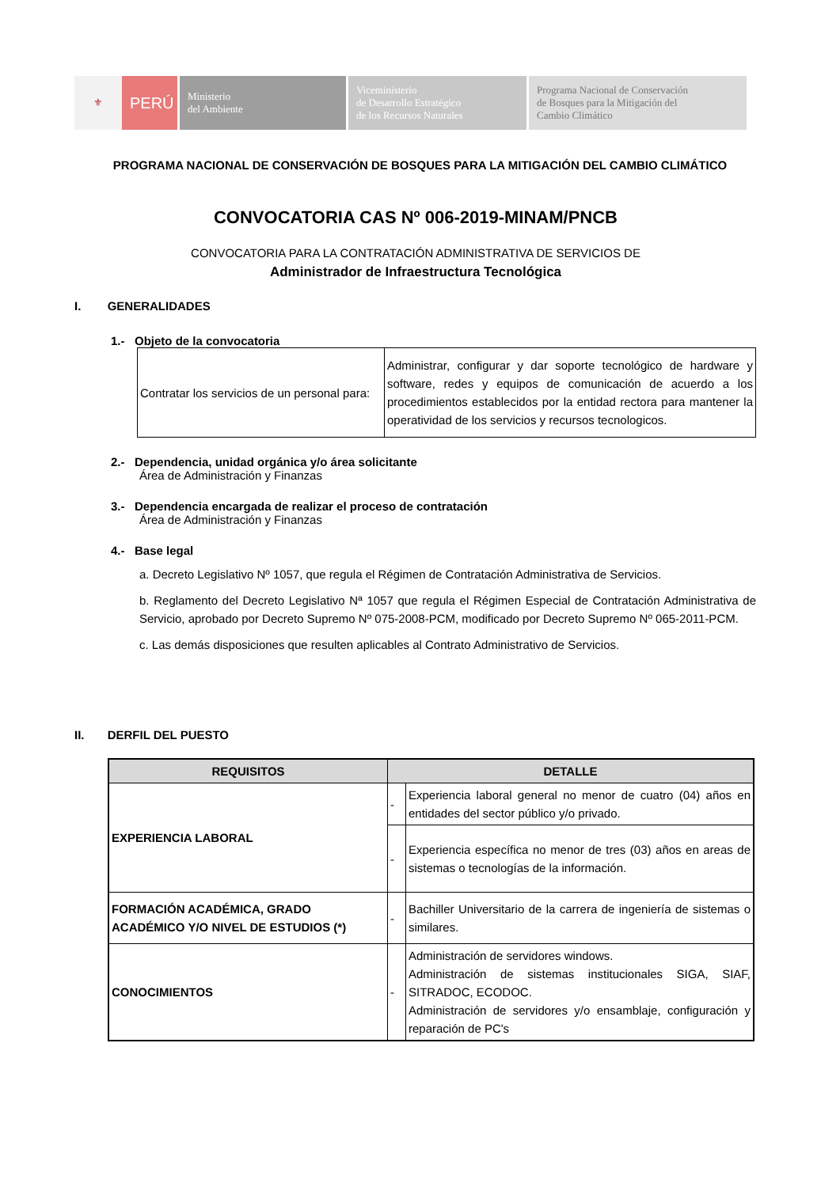⚜
PERÚ
Ministerio
del Ambiente
Viceministerio
de Desarrollo Estratégico
de los Recursos Naturales
Programa Nacional de Conservación
de Bosques para la Mitigación del
Cambio Climático
PROGRAMA NACIONAL DE CONSERVACIÓN DE BOSQUES PARA LA MITIGACIÓN DEL CAMBIO CLIMÁTICO
CONVOCATORIA CAS Nº 006-2019-MINAM/PNCB
CONVOCATORIA PARA LA CONTRATACIÓN ADMINISTRATIVA DE SERVICIOS DE
Administrador de Infraestructura Tecnológica
I. GENERALIDADES
1.- Objeto de la convocatoria
| Contratar los servicios de un personal para: | Administrar, configurar y dar soporte tecnológico de hardware y software, redes y equipos de comunicación de acuerdo a los procedimientos establecidos por la entidad rectora para mantener la operatividad de los servicios y recursos tecnologicos. |
2.- Dependencia, unidad orgánica y/o área solicitante
Área de Administración y Finanzas
3.- Dependencia encargada de realizar el proceso de contratación
Área de Administración y Finanzas
4.- Base legal
a. Decreto Legislativo Nº 1057, que regula el Régimen de Contratación Administrativa de Servicios.
b. Reglamento del Decreto Legislativo Nª 1057 que regula el Régimen Especial de Contratación Administrativa de Servicio, aprobado por Decreto Supremo Nº 075-2008-PCM, modificado por Decreto Supremo Nº 065-2011-PCM.
c. Las demás disposiciones que resulten aplicables al Contrato Administrativo de Servicios.
II. DERFIL DEL PUESTO
| REQUISITOS | DETALLE | |
| --- | --- | --- |
| EXPERIENCIA LABORAL | - | Experiencia laboral general no menor de cuatro (04) años en entidades del sector público y/o privado. |
| | - | Experiencia específica no menor de tres (03) años en areas de sistemas o tecnologías de la información. |
| FORMACIÓN ACADÉMICA, GRADO ACADÉMICO Y/O NIVEL DE ESTUDIOS (*) | - | Bachiller Universitario de la carrera de ingeniería de sistemas o similares. |
| CONOCIMIENTOS | - | Administración de servidores windows. Administración de sistemas institucionales SIGA, SIAF, SITRADOC, ECODOC. Administración de servidores y/o ensamblaje, configuración y reparación de PC's |